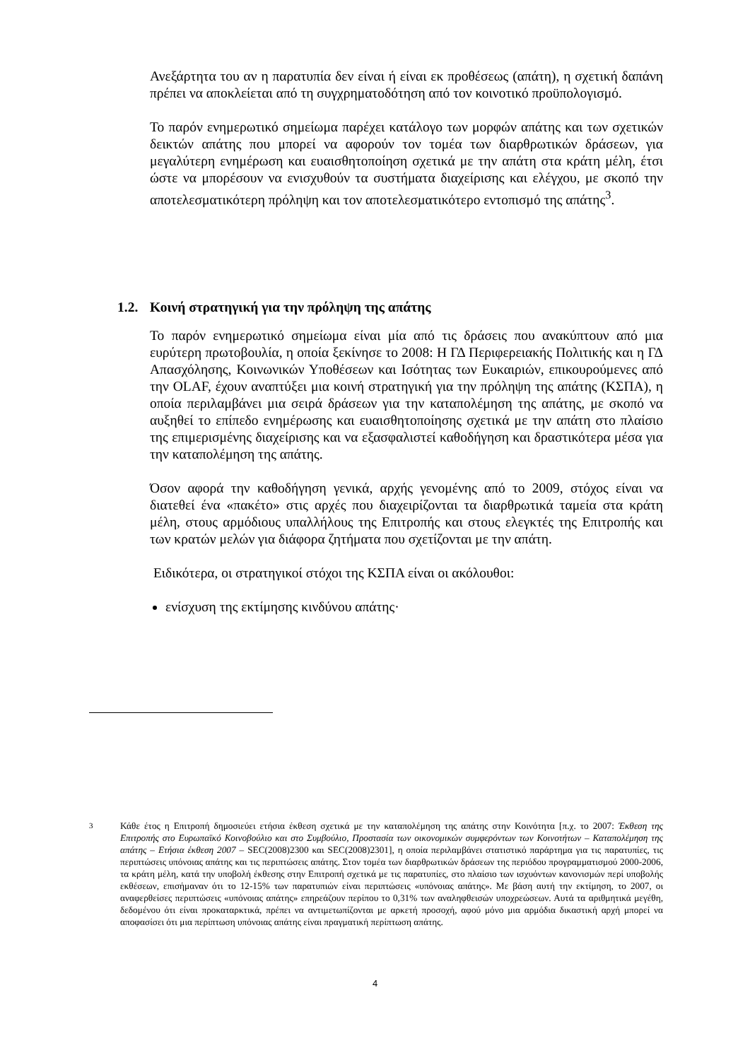Ανεξάρτητα του αν η παρατυπία δεν είναι ή είναι εκ προθέσεως (απάτη), η σχετική δαπάνη πρέπει να αποκλείεται από τη συγχρηματοδότηση από τον κοινοτικό προϋπολογισμό.
Το παρόν ενημερωτικό σημείωμα παρέχει κατάλογο των μορφών απάτης και των σχετικών δεικτών απάτης που μπορεί να αφορούν τον τομέα των διαρθρωτικών δράσεων, για μεγαλύτερη ενημέρωση και ευαισθητοποίηση σχετικά με την απάτη στα κράτη μέλη, έτσι ώστε να μπορέσουν να ενισχυθούν τα συστήματα διαχείρισης και ελέγχου, με σκοπό την αποτελεσματικότερη πρόληψη και τον αποτελεσματικότερο εντοπισμό της απάτης<sup>3</sup>.
1.2. Κοινή στρατηγική για την πρόληψη της απάτης
Το παρόν ενημερωτικό σημείωμα είναι μία από τις δράσεις που ανακύπτουν από μια ευρύτερη πρωτοβουλία, η οποία ξεκίνησε το 2008: Η ΓΔ Περιφερειακής Πολιτικής και η ΓΔ Απασχόλησης, Κοινωνικών Υποθέσεων και Ισότητας των Ευκαιριών, επικουρούμενες από την OLAF, έχουν αναπτύξει μια κοινή στρατηγική για την πρόληψη της απάτης (ΚΣΠΑ), η οποία περιλαμβάνει μια σειρά δράσεων για την καταπολέμηση της απάτης, με σκοπό να αυξηθεί το επίπεδο ενημέρωσης και ευαισθητοποίησης σχετικά με την απάτη στο πλαίσιο της επιμερισμένης διαχείρισης και να εξασφαλιστεί καθοδήγηση και δραστικότερα μέσα για την καταπολέμηση της απάτης.
Όσον αφορά την καθοδήγηση γενικά, αρχής γενομένης από το 2009, στόχος είναι να διατεθεί ένα «πακέτο» στις αρχές που διαχειρίζονται τα διαρθρωτικά ταμεία στα κράτη μέλη, στους αρμόδιους υπαλλήλους της Επιτροπής και στους ελεγκτές της Επιτροπής και των κρατών μελών για διάφορα ζητήματα που σχετίζονται με την απάτη.
Ειδικότερα, οι στρατηγικοί στόχοι της ΚΣΠΑ είναι οι ακόλουθοι:
ενίσχυση της εκτίμησης κινδύνου απάτης·
<sup>3</sup> Κάθε έτος η Επιτροπή δημοσιεύει ετήσια έκθεση σχετικά με την καταπολέμηση της απάτης στην Κοινότητα [π.χ. το 2007: Έκθεση της Επιτροπής στο Ευρωπαϊκό Κοινοβούλιο και στο Συμβούλιο, Προστασία των οικονομικών συμφερόντων των Κοινοτήτων – Καταπολέμηση της απάτης – Ετήσια έκθεση 2007 – SEC(2008)2300 και SEC(2008)2301], η οποία περιλαμβάνει στατιστικό παράρτημα για τις παρατυπίες, τις περιπτώσεις υπόνοιας απάτης και τις περιπτώσεις απάτης. Στον τομέα των διαρθρωτικών δράσεων της περιόδου προγραμματισμού 2000-2006, τα κράτη μέλη, κατά την υποβολή έκθεσης στην Επιτροπή σχετικά με τις παρατυπίες, στο πλαίσιο των ισχυόντων κανονισμών περί υποβολής εκθέσεων, επισήμαναν ότι το 12-15% των παρατυπιών είναι περιπτώσεις «υπόνοιας απάτης». Με βάση αυτή την εκτίμηση, το 2007, οι αναφερθείσες περιπτώσεις «υπόνοιας απάτης» επηρεάζουν περίπου το 0,31% των αναληφθεισών υποχρεώσεων. Αυτά τα αριθμητικά μεγέθη, δεδομένου ότι είναι προκαταρκτικά, πρέπει να αντιμετωπίζονται με αρκετή προσοχή, αφού μόνο μια αρμόδια δικαστική αρχή μπορεί να αποφασίσει ότι μια περίπτωση υπόνοιας απάτης είναι πραγματική περίπτωση απάτης.
4